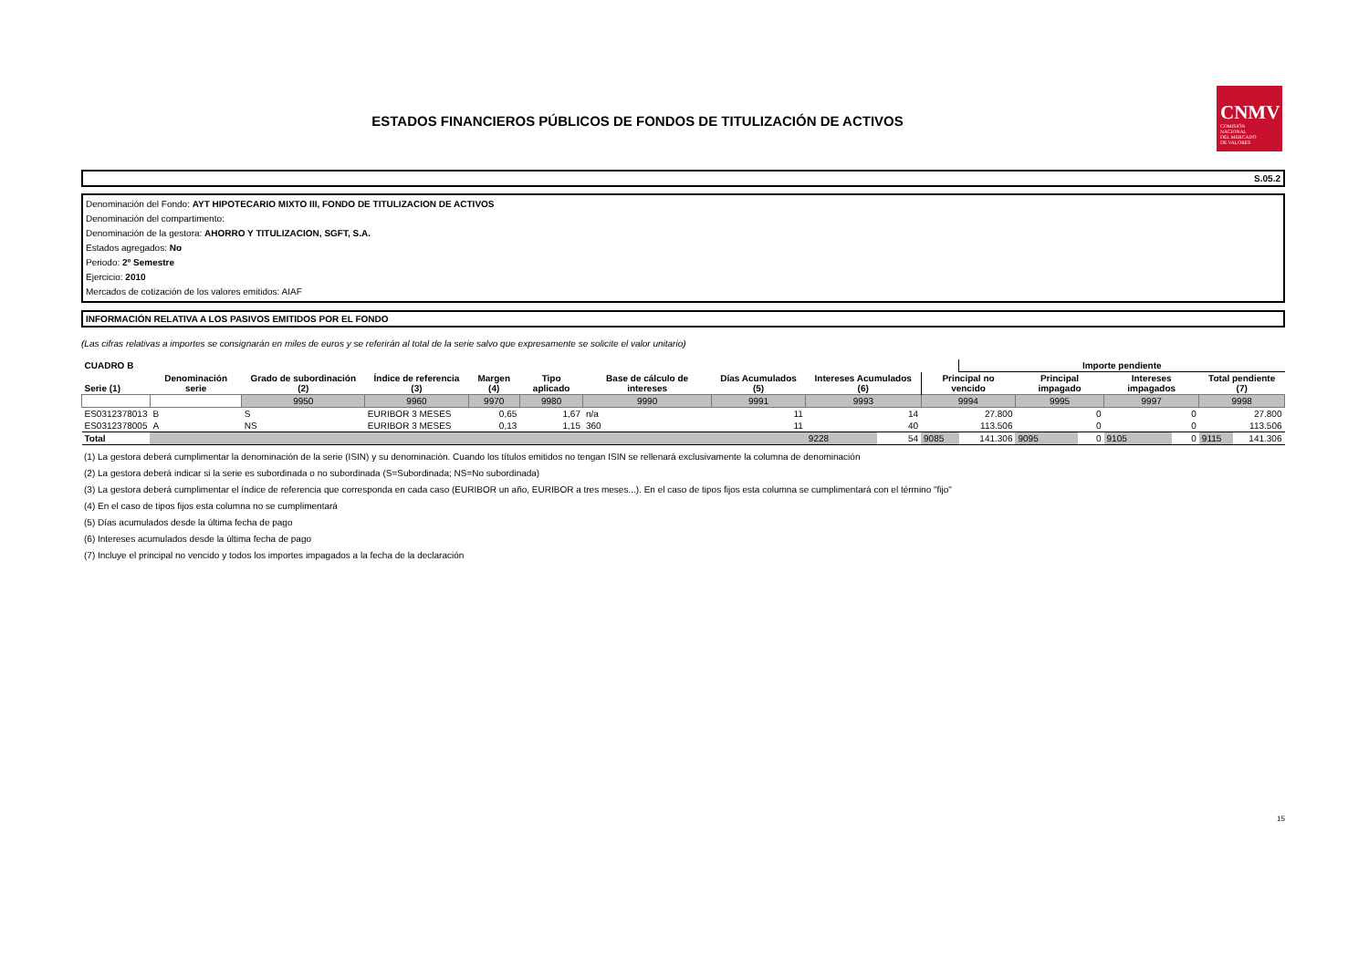CNMV
COMISIÓN
NACIONAL
DEL MERCADO
DE VALORES
ESTADOS FINANCIEROS PÚBLICOS DE FONDOS DE TITULIZACIÓN DE ACTIVOS
S.05.2
Denominación del Fondo: AYT HIPOTECARIO MIXTO III, FONDO DE TITULIZACION DE ACTIVOS
Denominación del compartimento:
Denominación de la gestora: AHORRO Y TITULIZACION, SGFT, S.A.
Estados agregados: No
Periodo: 2º Semestre
Ejercicio: 2010
Mercados de cotización de los valores emitidos: AIAF
INFORMACIÓN RELATIVA A LOS PASIVOS EMITIDOS POR EL FONDO
(Las cifras relativas a importes se consignarán en miles de euros y se referirán al total de la serie salvo que expresamente se solicite el valor unitario)
| CUADRO B | | | | | | | | | | | | | | | | | Importe pendiente | | | | | | |
| --- | --- | --- | --- | --- | --- | --- | --- | --- | --- | --- | --- | --- | --- | --- | --- | --- | --- | --- | --- | --- | --- | --- | --- |
| Serie (1) | Denominación serie | Grado de subordinación (2) | | Índice de referencia (3) | | Margen (4) | | Tipo aplicado | | Base de cálculo de intereses | | Días Acumulados (5) | | Intereses Acumulados (6) | | Principal no vencido | | Principal impagado | | Intereses impagados | | Total pendiente (7) | |
| | | 9950 | | 9960 | | 9970 | | 9980 | | 9990 | | 9991 | | 9993 | | 9994 | | 9995 | | 9997 | | 9998 | |
| ES0312378013 | B | S | | EURIBOR 3 MESES | | 0,65 | | 1,67 | | n/a | | 11 | | 14 | | 27.800 | | 0 | | 0 | | 27.800 | |
| ES0312378005 | A | NS | | EURIBOR 3 MESES | | 0,13 | | 1,15 | | 360 | | 11 | | 40 | | 113.506 | | 0 | | 0 | | 113.506 | |
| Total | | | | | | | | | | | | | | 9228 | 54 | 9085 | 141.306 | 9095 | 0 | 9105 | 0 | 9115 | 141.306 |
(1) La gestora deberá cumplimentar la denominación de la serie (ISIN) y su denominación. Cuando los títulos emitidos no tengan ISIN se rellenará exclusivamente la columna de denominación
(2) La gestora deberá indicar si la serie es subordinada o no subordinada (S=Subordinada; NS=No subordinada)
(3) La gestora deberá cumplimentar el índice de referencia que corresponda en cada caso (EURIBOR un año, EURIBOR a tres meses...). En el caso de tipos fijos esta columna se cumplimentará con el término "fijo"
(4) En el caso de tipos fijos esta columna no se cumplimentará
(5) Días acumulados desde la última fecha de pago
(6) Intereses acumulados desde la última fecha de pago
(7) Incluye el principal no vencido y todos los importes impagados a la fecha de la declaración
15